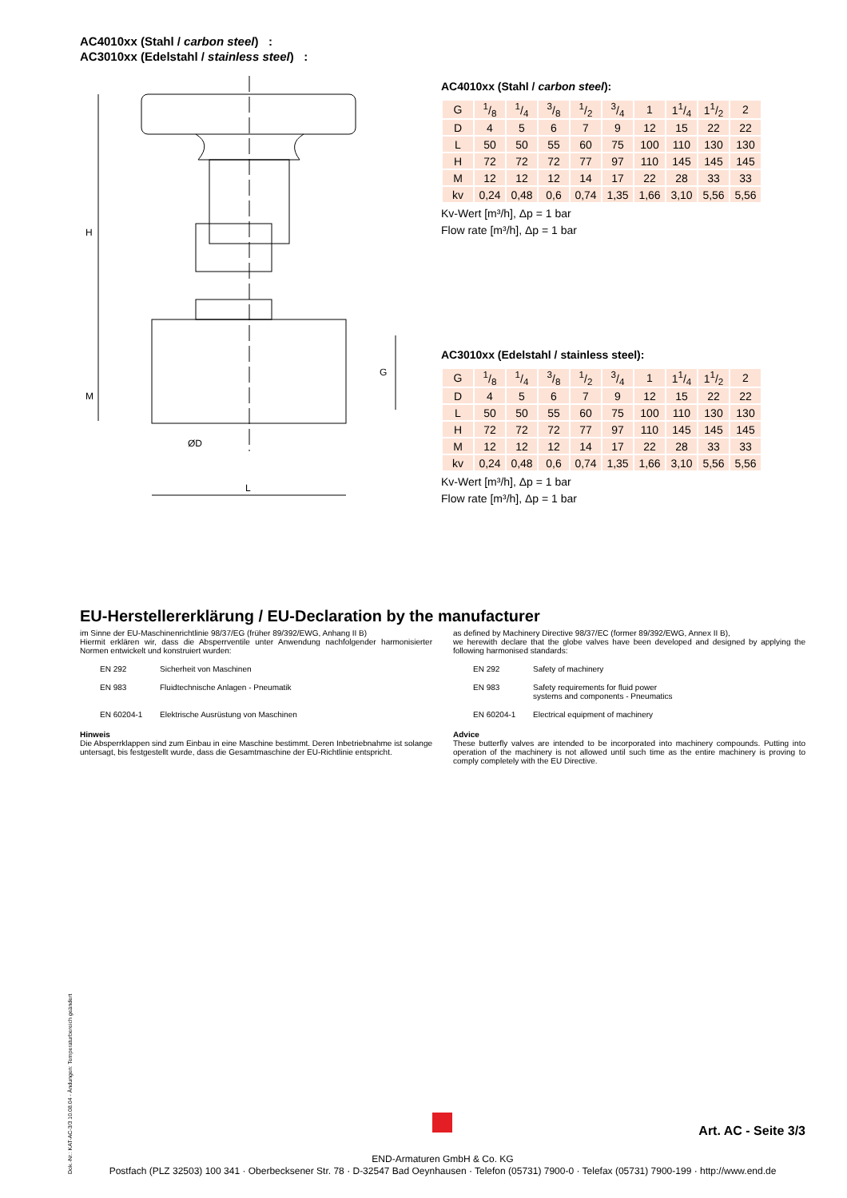AC4010xx (Stahl / carbon steel) :
AC3010xx (Edelstahl / stainless steel) :
H
M
L
ØD
G
AC4010xx (Stahl / carbon steel):
| G | 1/8 | 1/4 | 3/8 | 1/2 | 3/4 | 1 | 11/4 | 11/2 | 2 |
| D | 4 | 5 | 6 | 7 | 9 | 12 | 15 | 22 | 22 |
| L | 50 | 50 | 55 | 60 | 75 | 100 | 110 | 130 | 130 |
| H | 72 | 72 | 72 | 77 | 97 | 110 | 145 | 145 | 145 |
| M | 12 | 12 | 12 | 14 | 17 | 22 | 28 | 33 | 33 |
| kv | 0,24 | 0,48 | 0,6 | 0,74 | 1,35 | 1,66 | 3,10 | 5,56 | 5,56 |
Kv-Wert [m³/h], Δp = 1 bar
Flow rate [m³/h], Δp = 1 bar
AC3010xx (Edelstahl / stainless steel):
| G | 1/8 | 1/4 | 3/8 | 1/2 | 3/4 | 1 | 11/4 | 11/2 | 2 |
| D | 4 | 5 | 6 | 7 | 9 | 12 | 15 | 22 | 22 |
| L | 50 | 50 | 55 | 60 | 75 | 100 | 110 | 130 | 130 |
| H | 72 | 72 | 72 | 77 | 97 | 110 | 145 | 145 | 145 |
| M | 12 | 12 | 12 | 14 | 17 | 22 | 28 | 33 | 33 |
| kv | 0,24 | 0,48 | 0,6 | 0,74 | 1,35 | 1,66 | 3,10 | 5,56 | 5,56 |
Kv-Wert [m³/h], Δp = 1 bar
Flow rate [m³/h], Δp = 1 bar
EU-Herstellererklärung / EU-Declaration by the manufacturer
im Sinne der EU-Maschinenrichtlinie 98/37/EG (früher 89/392/EWG, Anhang II B)
Hiermit erklären wir, dass die Absperrventile unter Anwendung nachfolgender harmonisierter Normen entwickelt und konstruiert wurden:
EN 292 Sicherheit von Maschinen
EN 983 Fluidtechnische Anlagen - Pneumatik
EN 60204-1 Elektrische Ausrüstung von Maschinen
Hinweis
Die Absperrklappen sind zum Einbau in eine Maschine bestimmt. Deren Inbetriebnahme ist solange untersagt, bis festgestellt wurde, dass die Gesamtmaschine der EU-Richtlinie entspricht.
as defined by Machinery Directive 98/37/EC (former 89/392/EWG, Annex II B),
we herewith declare that the globe valves have been developed and designed by applying the following harmonised standards:
EN 292 Safety of machinery
EN 983 Safety requirements for fluid power
systems and components - Pneumatics
EN 60204-1 Electrical equipment of machinery
Advice
These butterfly valves are intended to be incorporated into machinery compounds. Putting into operation of the machinery is not allowed until such time as the entire machinery is proving to comply completely with the EU Directive.
Dok.-Nr.: KAT-AC-3/3 10.08.04 - Ändungen: Temperaturbereich geändert
Art. AC - Seite 3/3
END-Armaturen GmbH & Co. KG
Postfach (PLZ 32503) 100 341 · Oberbecksener Str. 78 · D-32547 Bad Oeynhausen · Telefon (05731) 7900-0 · Telefax (05731) 7900-199 · http://www.end.de